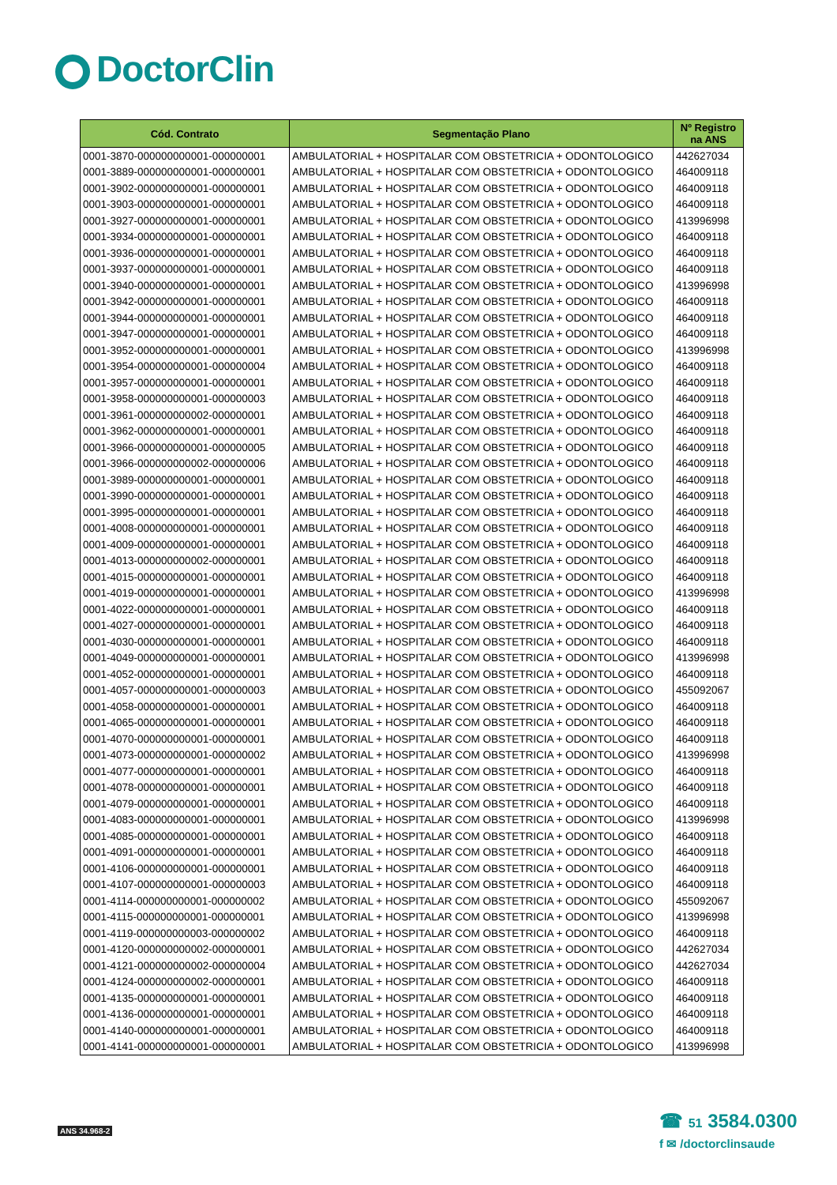DoctorClin
| Cód. Contrato | Segmentação Plano | Nº Registro na ANS |
| --- | --- | --- |
| 0001-3870-000000000001-000000001 | AMBULATORIAL + HOSPITALAR COM OBSTETRICIA + ODONTOLOGICO | 442627034 |
| 0001-3889-000000000001-000000001 | AMBULATORIAL + HOSPITALAR COM OBSTETRICIA + ODONTOLOGICO | 464009118 |
| 0001-3902-000000000001-000000001 | AMBULATORIAL + HOSPITALAR COM OBSTETRICIA + ODONTOLOGICO | 464009118 |
| 0001-3903-000000000001-000000001 | AMBULATORIAL + HOSPITALAR COM OBSTETRICIA + ODONTOLOGICO | 464009118 |
| 0001-3927-000000000001-000000001 | AMBULATORIAL + HOSPITALAR COM OBSTETRICIA + ODONTOLOGICO | 413996998 |
| 0001-3934-000000000001-000000001 | AMBULATORIAL + HOSPITALAR COM OBSTETRICIA + ODONTOLOGICO | 464009118 |
| 0001-3936-000000000001-000000001 | AMBULATORIAL + HOSPITALAR COM OBSTETRICIA + ODONTOLOGICO | 464009118 |
| 0001-3937-000000000001-000000001 | AMBULATORIAL + HOSPITALAR COM OBSTETRICIA + ODONTOLOGICO | 464009118 |
| 0001-3940-000000000001-000000001 | AMBULATORIAL + HOSPITALAR COM OBSTETRICIA + ODONTOLOGICO | 413996998 |
| 0001-3942-000000000001-000000001 | AMBULATORIAL + HOSPITALAR COM OBSTETRICIA + ODONTOLOGICO | 464009118 |
| 0001-3944-000000000001-000000001 | AMBULATORIAL + HOSPITALAR COM OBSTETRICIA + ODONTOLOGICO | 464009118 |
| 0001-3947-000000000001-000000001 | AMBULATORIAL + HOSPITALAR COM OBSTETRICIA + ODONTOLOGICO | 464009118 |
| 0001-3952-000000000001-000000001 | AMBULATORIAL + HOSPITALAR COM OBSTETRICIA + ODONTOLOGICO | 413996998 |
| 0001-3954-000000000001-000000004 | AMBULATORIAL + HOSPITALAR COM OBSTETRICIA + ODONTOLOGICO | 464009118 |
| 0001-3957-000000000001-000000001 | AMBULATORIAL + HOSPITALAR COM OBSTETRICIA + ODONTOLOGICO | 464009118 |
| 0001-3958-000000000001-000000003 | AMBULATORIAL + HOSPITALAR COM OBSTETRICIA + ODONTOLOGICO | 464009118 |
| 0001-3961-000000000002-000000001 | AMBULATORIAL + HOSPITALAR COM OBSTETRICIA + ODONTOLOGICO | 464009118 |
| 0001-3962-000000000001-000000001 | AMBULATORIAL + HOSPITALAR COM OBSTETRICIA + ODONTOLOGICO | 464009118 |
| 0001-3966-000000000001-000000005 | AMBULATORIAL + HOSPITALAR COM OBSTETRICIA + ODONTOLOGICO | 464009118 |
| 0001-3966-000000000002-000000006 | AMBULATORIAL + HOSPITALAR COM OBSTETRICIA + ODONTOLOGICO | 464009118 |
| 0001-3989-000000000001-000000001 | AMBULATORIAL + HOSPITALAR COM OBSTETRICIA + ODONTOLOGICO | 464009118 |
| 0001-3990-000000000001-000000001 | AMBULATORIAL + HOSPITALAR COM OBSTETRICIA + ODONTOLOGICO | 464009118 |
| 0001-3995-000000000001-000000001 | AMBULATORIAL + HOSPITALAR COM OBSTETRICIA + ODONTOLOGICO | 464009118 |
| 0001-4008-000000000001-000000001 | AMBULATORIAL + HOSPITALAR COM OBSTETRICIA + ODONTOLOGICO | 464009118 |
| 0001-4009-000000000001-000000001 | AMBULATORIAL + HOSPITALAR COM OBSTETRICIA + ODONTOLOGICO | 464009118 |
| 0001-4013-000000000002-000000001 | AMBULATORIAL + HOSPITALAR COM OBSTETRICIA + ODONTOLOGICO | 464009118 |
| 0001-4015-000000000001-000000001 | AMBULATORIAL + HOSPITALAR COM OBSTETRICIA + ODONTOLOGICO | 464009118 |
| 0001-4019-000000000001-000000001 | AMBULATORIAL + HOSPITALAR COM OBSTETRICIA + ODONTOLOGICO | 413996998 |
| 0001-4022-000000000001-000000001 | AMBULATORIAL + HOSPITALAR COM OBSTETRICIA + ODONTOLOGICO | 464009118 |
| 0001-4027-000000000001-000000001 | AMBULATORIAL + HOSPITALAR COM OBSTETRICIA + ODONTOLOGICO | 464009118 |
| 0001-4030-000000000001-000000001 | AMBULATORIAL + HOSPITALAR COM OBSTETRICIA + ODONTOLOGICO | 464009118 |
| 0001-4049-000000000001-000000001 | AMBULATORIAL + HOSPITALAR COM OBSTETRICIA + ODONTOLOGICO | 413996998 |
| 0001-4052-000000000001-000000001 | AMBULATORIAL + HOSPITALAR COM OBSTETRICIA + ODONTOLOGICO | 464009118 |
| 0001-4057-000000000001-000000003 | AMBULATORIAL + HOSPITALAR COM OBSTETRICIA + ODONTOLOGICO | 455092067 |
| 0001-4058-000000000001-000000001 | AMBULATORIAL + HOSPITALAR COM OBSTETRICIA + ODONTOLOGICO | 464009118 |
| 0001-4065-000000000001-000000001 | AMBULATORIAL + HOSPITALAR COM OBSTETRICIA + ODONTOLOGICO | 464009118 |
| 0001-4070-000000000001-000000001 | AMBULATORIAL + HOSPITALAR COM OBSTETRICIA + ODONTOLOGICO | 464009118 |
| 0001-4073-000000000001-000000002 | AMBULATORIAL + HOSPITALAR COM OBSTETRICIA + ODONTOLOGICO | 413996998 |
| 0001-4077-000000000001-000000001 | AMBULATORIAL + HOSPITALAR COM OBSTETRICIA + ODONTOLOGICO | 464009118 |
| 0001-4078-000000000001-000000001 | AMBULATORIAL + HOSPITALAR COM OBSTETRICIA + ODONTOLOGICO | 464009118 |
| 0001-4079-000000000001-000000001 | AMBULATORIAL + HOSPITALAR COM OBSTETRICIA + ODONTOLOGICO | 464009118 |
| 0001-4083-000000000001-000000001 | AMBULATORIAL + HOSPITALAR COM OBSTETRICIA + ODONTOLOGICO | 413996998 |
| 0001-4085-000000000001-000000001 | AMBULATORIAL + HOSPITALAR COM OBSTETRICIA + ODONTOLOGICO | 464009118 |
| 0001-4091-000000000001-000000001 | AMBULATORIAL + HOSPITALAR COM OBSTETRICIA + ODONTOLOGICO | 464009118 |
| 0001-4106-000000000001-000000001 | AMBULATORIAL + HOSPITALAR COM OBSTETRICIA + ODONTOLOGICO | 464009118 |
| 0001-4107-000000000001-000000003 | AMBULATORIAL + HOSPITALAR COM OBSTETRICIA + ODONTOLOGICO | 464009118 |
| 0001-4114-000000000001-000000002 | AMBULATORIAL + HOSPITALAR COM OBSTETRICIA + ODONTOLOGICO | 455092067 |
| 0001-4115-000000000001-000000001 | AMBULATORIAL + HOSPITALAR COM OBSTETRICIA + ODONTOLOGICO | 413996998 |
| 0001-4119-000000000003-000000002 | AMBULATORIAL + HOSPITALAR COM OBSTETRICIA + ODONTOLOGICO | 464009118 |
| 0001-4120-000000000002-000000001 | AMBULATORIAL + HOSPITALAR COM OBSTETRICIA + ODONTOLOGICO | 442627034 |
| 0001-4121-000000000002-000000004 | AMBULATORIAL + HOSPITALAR COM OBSTETRICIA + ODONTOLOGICO | 442627034 |
| 0001-4124-000000000002-000000001 | AMBULATORIAL + HOSPITALAR COM OBSTETRICIA + ODONTOLOGICO | 464009118 |
| 0001-4135-000000000001-000000001 | AMBULATORIAL + HOSPITALAR COM OBSTETRICIA + ODONTOLOGICO | 464009118 |
| 0001-4136-000000000001-000000001 | AMBULATORIAL + HOSPITALAR COM OBSTETRICIA + ODONTOLOGICO | 464009118 |
| 0001-4140-000000000001-000000001 | AMBULATORIAL + HOSPITALAR COM OBSTETRICIA + ODONTOLOGICO | 464009118 |
| 0001-4141-000000000001-000000001 | AMBULATORIAL + HOSPITALAR COM OBSTETRICIA + ODONTOLOGICO | 413996998 |
ANS 34.968-2
☎ 51 3584.0300
f ✉ /doctorclinsaude